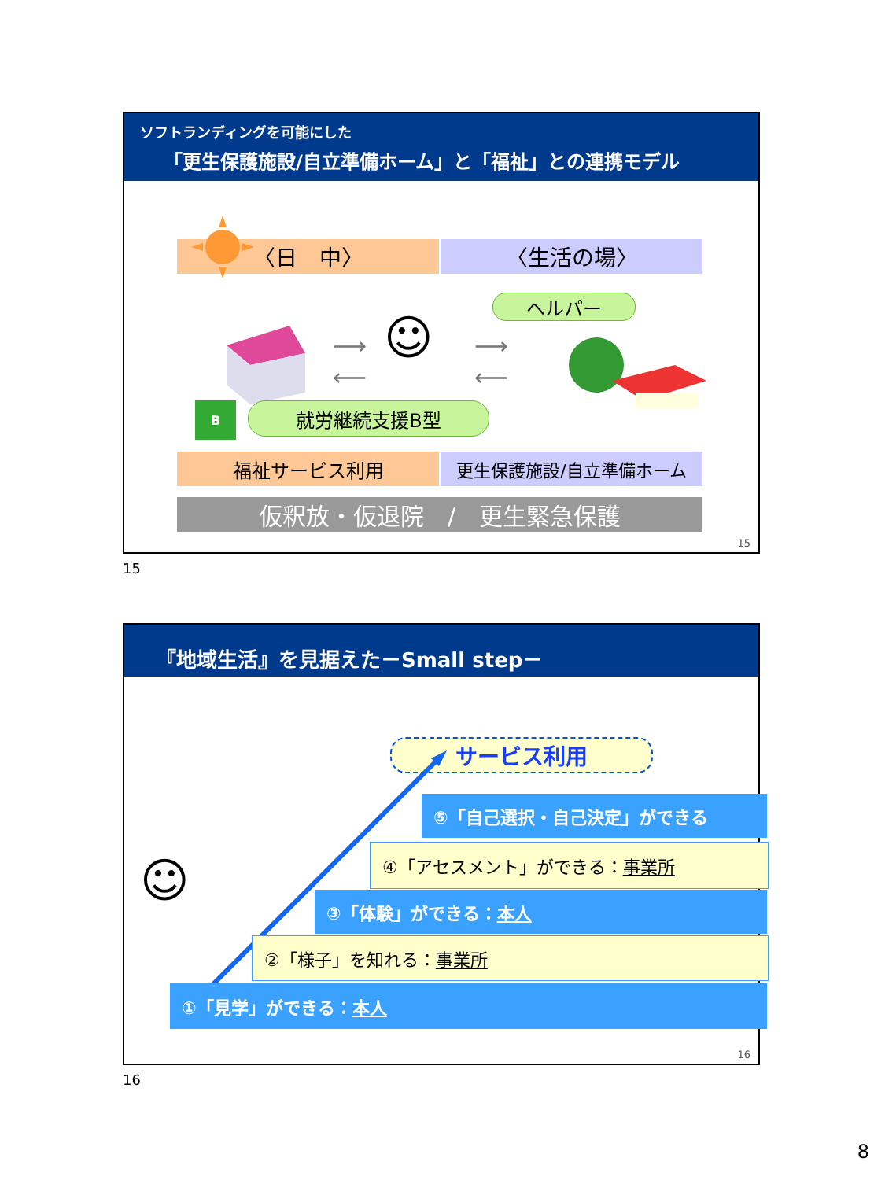ソフトランディングを可能にした
「更生保護施設/自立準備ホーム」と「福祉」との連携モデル
〈日　中〉 〈生活の場〉
ヘルパー
☺
⟶
⟵
⟶
⟵
就労継続支援B型
B
福祉サービス利用 更生保護施設/自立準備ホーム
仮釈放・仮退院　/　更生緊急保護
15
15
『地域生活』を見据えた－Small step－
サービス利用
☺
⑤「自己選択・自己決定」ができる
④「アセスメント」ができる： 事業所
③「体験」ができる： 本人
②「様子」を知れる： 事業所
①「見学」ができる： 本人
16
16
8